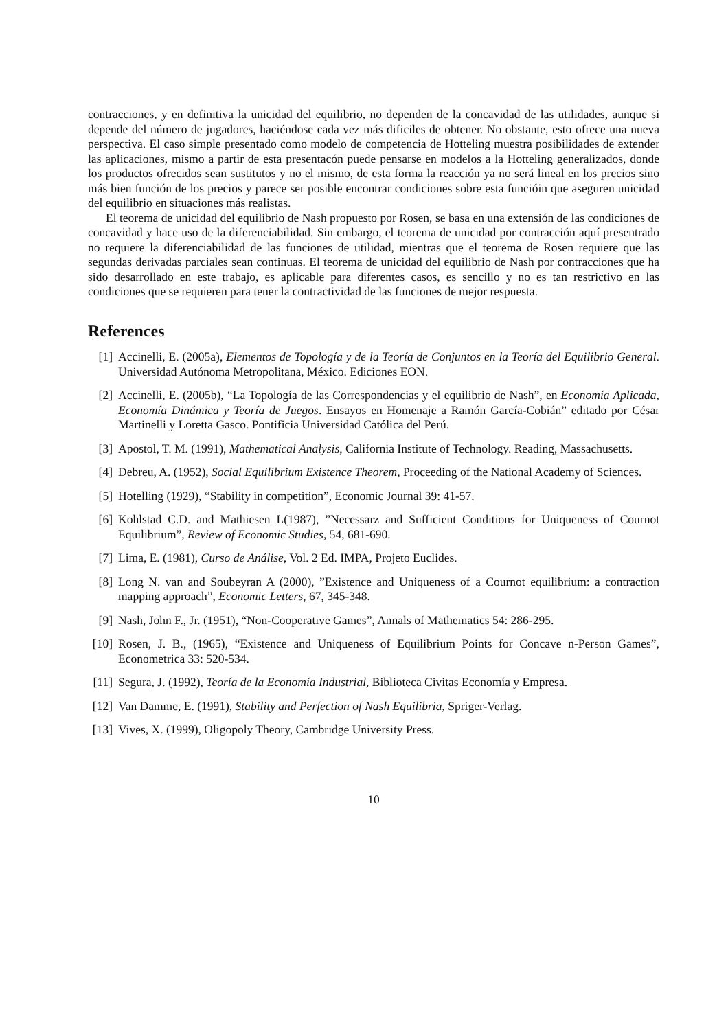contracciones, y en definitiva la unicidad del equilibrio, no dependen de la concavidad de las utilidades, aunque si depende del número de jugadores, haciéndose cada vez más dificiles de obtener. No obstante, esto ofrece una nueva perspectiva. El caso simple presentado como modelo de competencia de Hotteling muestra posibilidades de extender las aplicaciones, mismo a partir de esta presentacón puede pensarse en modelos a la Hotteling generalizados, donde los productos ofrecidos sean sustitutos y no el mismo, de esta forma la reacción ya no será lineal en los precios sino más bien función de los precios y parece ser posible encontrar condiciones sobre esta funcióin que aseguren unicidad del equilibrio en situaciones más realistas.
El teorema de unicidad del equilibrio de Nash propuesto por Rosen, se basa en una extensión de las condiciones de concavidad y hace uso de la diferenciabilidad. Sin embargo, el teorema de unicidad por contracción aquí presentrado no requiere la diferenciabilidad de las funciones de utilidad, mientras que el teorema de Rosen requiere que las segundas derivadas parciales sean continuas. El teorema de unicidad del equilibrio de Nash por contracciones que ha sido desarrollado en este trabajo, es aplicable para diferentes casos, es sencillo y no es tan restrictivo en las condiciones que se requieren para tener la contractividad de las funciones de mejor respuesta.
References
[1] Accinelli, E. (2005a), Elementos de Topología y de la Teoría de Conjuntos en la Teoría del Equilibrio General. Universidad Autónoma Metropolitana, México. Ediciones EON.
[2] Accinelli, E. (2005b), “La Topología de las Correspondencias y el equilibrio de Nash”, en Economía Aplicada, Economía Dinámica y Teoría de Juegos. Ensayos en Homenaje a Ramón García-Cobián” editado por César Martinelli y Loretta Gasco. Pontificia Universidad Católica del Perú.
[3] Apostol, T. M. (1991), Mathematical Analysis, California Institute of Technology. Reading, Massachusetts.
[4] Debreu, A. (1952), Social Equilibrium Existence Theorem, Proceeding of the National Academy of Sciences.
[5] Hotelling (1929), “Stability in competition”, Economic Journal 39: 41-57.
[6] Kohlstad C.D. and Mathiesen L(1987), ”Necessarz and Sufficient Conditions for Uniqueness of Cournot Equilibrium”, Review of Economic Studies, 54, 681-690.
[7] Lima, E. (1981), Curso de Análise, Vol. 2 Ed. IMPA, Projeto Euclides.
[8] Long N. van and Soubeyran A (2000), ”Existence and Uniqueness of a Cournot equilibrium: a contraction mapping approach”, Economic Letters, 67, 345-348.
[9] Nash, John F., Jr. (1951), “Non-Cooperative Games”, Annals of Mathematics 54: 286-295.
[10] Rosen, J. B., (1965), “Existence and Uniqueness of Equilibrium Points for Concave n-Person Games”, Econometrica 33: 520-534.
[11] Segura, J. (1992), Teoría de la Economía Industrial, Biblioteca Civitas Economía y Empresa.
[12] Van Damme, E. (1991), Stability and Perfection of Nash Equilibria, Spriger-Verlag.
[13] Vives, X. (1999), Oligopoly Theory, Cambridge University Press.
10